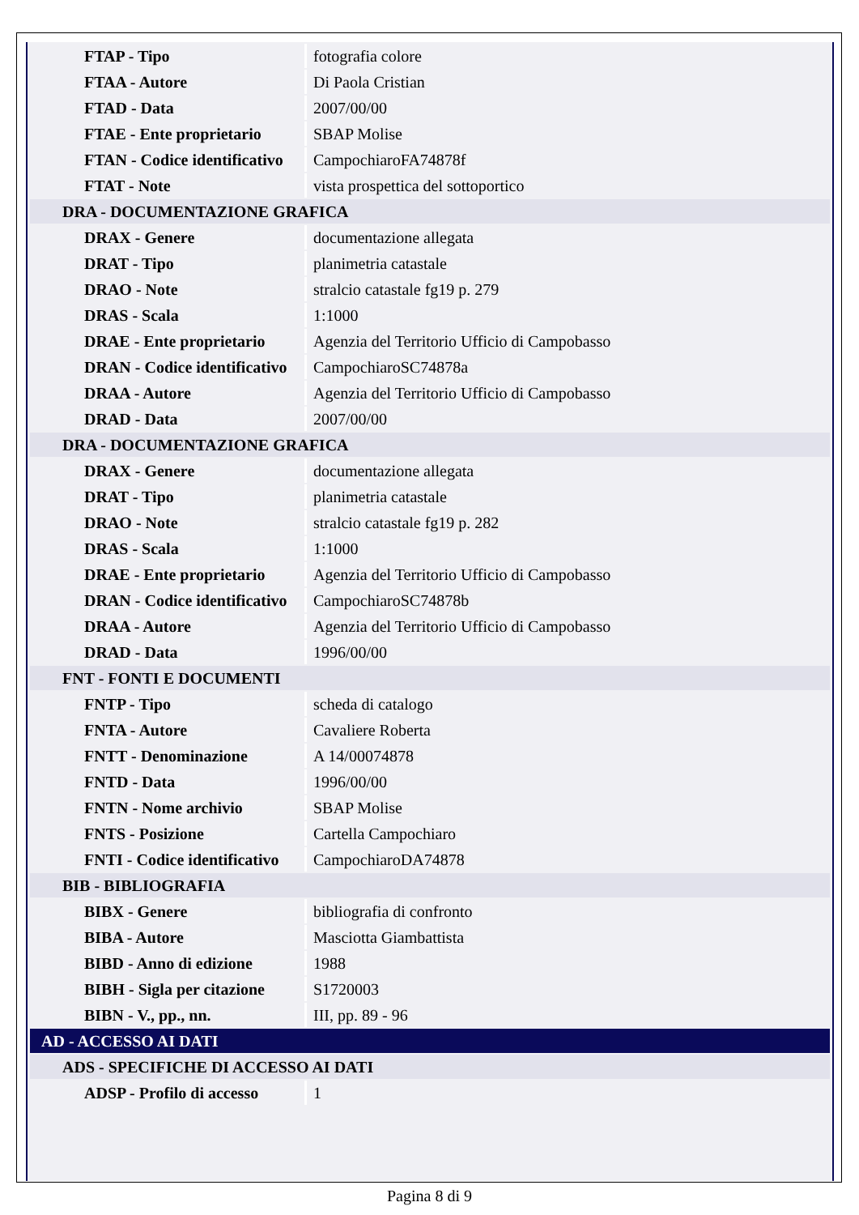| FTAP - Tipo | fotografia colore |
| FTAA - Autore | Di Paola Cristian |
| FTAD - Data | 2007/00/00 |
| FTAE - Ente proprietario | SBAP Molise |
| FTAN - Codice identificativo | CampochiaroFA74878f |
| FTAT - Note | vista prospettica del sottoportico |
| DRA - DOCUMENTAZIONE GRAFICA | |
| DRAX - Genere | documentazione allegata |
| DRAT - Tipo | planimetria catastale |
| DRAO - Note | stralcio catastale fg19 p. 279 |
| DRAS - Scala | 1:1000 |
| DRAE - Ente proprietario | Agenzia del Territorio Ufficio di Campobasso |
| DRAN - Codice identificativo | CampochiaroSC74878a |
| DRAA - Autore | Agenzia del Territorio Ufficio di Campobasso |
| DRAD - Data | 2007/00/00 |
| DRA - DOCUMENTAZIONE GRAFICA | |
| DRAX - Genere | documentazione allegata |
| DRAT - Tipo | planimetria catastale |
| DRAO - Note | stralcio catastale fg19 p. 282 |
| DRAS - Scala | 1:1000 |
| DRAE - Ente proprietario | Agenzia del Territorio Ufficio di Campobasso |
| DRAN - Codice identificativo | CampochiaroSC74878b |
| DRAA - Autore | Agenzia del Territorio Ufficio di Campobasso |
| DRAD - Data | 1996/00/00 |
| FNT - FONTI E DOCUMENTI | |
| FNTP - Tipo | scheda di catalogo |
| FNTA - Autore | Cavaliere Roberta |
| FNTT - Denominazione | A 14/00074878 |
| FNTD - Data | 1996/00/00 |
| FNTN - Nome archivio | SBAP Molise |
| FNTS - Posizione | Cartella Campochiaro |
| FNTI - Codice identificativo | CampochiaroDA74878 |
| BIB - BIBLIOGRAFIA | |
| BIBX - Genere | bibliografia di confronto |
| BIBA - Autore | Masciotta Giambattista |
| BIBD - Anno di edizione | 1988 |
| BIBH - Sigla per citazione | S1720003 |
| BIBN - V., pp., nn. | III, pp. 89 - 96 |
| AD - ACCESSO AI DATI | |
| ADS - SPECIFICHE DI ACCESSO AI DATI | |
| ADSP - Profilo di accesso | 1 |
Pagina 8 di 9